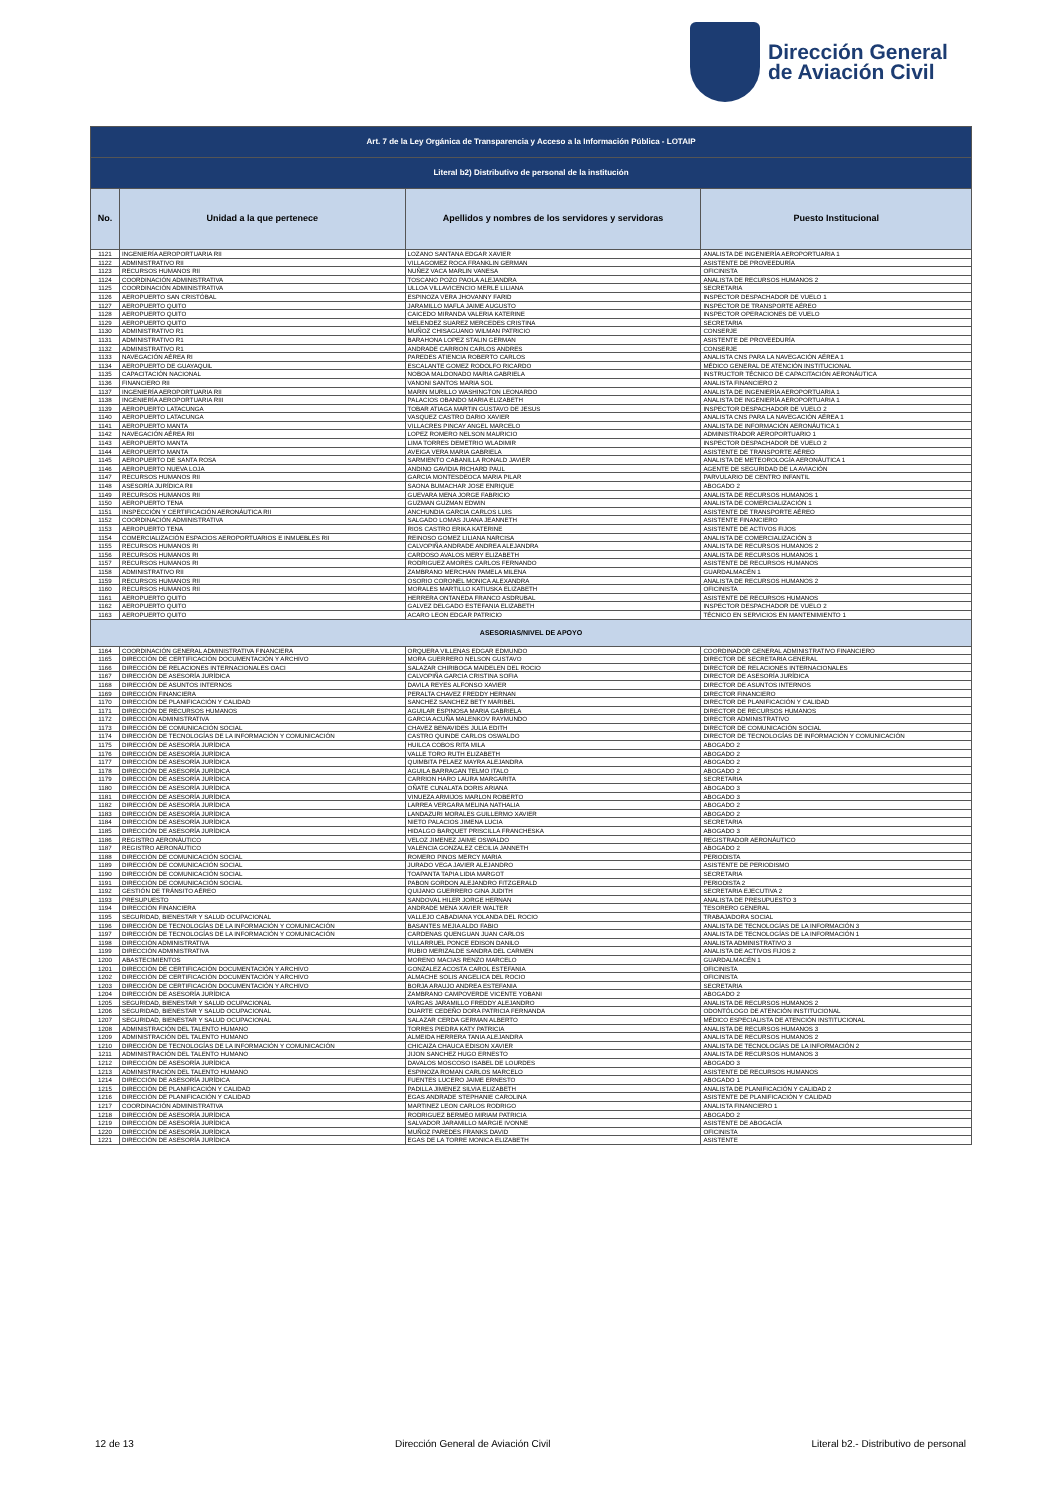Dirección General
de Aviación Civil
| Art. 7 de la Ley Orgánica de Transparencia y Acceso a la Información Pública - LOTAIP | | | |
| Literal b2) Distributivo de personal de la institución | | | |
| No. | Unidad a la que pertenece | Apellidos y nombres de los servidores y servidoras | Puesto Institucional |
| 1121 | INGENIERÍA AEROPORTUARIA RII | LOZANO SANTANA EDGAR XAVIER | ANALISTA DE INGENIERÍA AEROPORTUARIA 1 |
| 1122 | ADMINISTRATIVO RII | VILLAGOMEZ ROCA FRANKLIN GERMAN | ASISTENTE DE PROVEEDURÍA |
| 1123 | RECURSOS HUMANOS RII | NUÑEZ VACA MARLIN VANESA | OFICINISTA |
| 1124 | COORDINACIÓN ADMINISTRATIVA | TOSCANO POZO PAOLA ALEJANDRA | ANALISTA DE RECURSOS HUMANOS 2 |
| 1125 | COORDINACIÓN ADMINISTRATIVA | ULLOA VILLAVICENCIO MERLE LILIANA | SECRETARIA |
| 1126 | AEROPUERTO SAN CRISTÓBAL | ESPINOZA VERA JHOVANNY FARID | INSPECTOR DESPACHADOR DE VUELO 1 |
| 1127 | AEROPUERTO QUITO | JARAMILLO MAFLA JAIME AUGUSTO | INSPECTOR DE TRANSPORTE AÉREO |
| 1128 | AEROPUERTO QUITO | CAICEDO MIRANDA VALERIA KATERINE | INSPECTOR OPERACIONES DE VUELO |
| 1129 | AEROPUERTO QUITO | MELENDEZ SUAREZ MERCEDES CRISTINA | SECRETARIA |
| 1130 | ADMINISTRATIVO R1 | MUÑOZ CHISAGUANO WILMAN PATRICIO | CONSERJE |
| 1131 | ADMINISTRATIVO R1 | BARAHONA LOPEZ STALIN GERMAN | ASISTENTE DE PROVEEDURÍA |
| 1132 | ADMINISTRATIVO R1 | ANDRADE CARRION CARLOS ANDRES | CONSERJE |
| 1133 | NAVEGACIÓN AÉREA RI | PAREDES ATIENCIA ROBERTO CARLOS | ANALISTA CNS PARA LA NAVEGACIÓN AÉREA 1 |
| 1134 | AEROPUERTO DE GUAYAQUIL | ESCALANTE GOMEZ RODOLFO RICARDO | MÉDICO GENERAL DE ATENCIÓN INSTITUCIONAL |
| 1135 | CAPACITACIÓN NACIONAL | NOBOA MALDONADO MARIA GABRIELA | INSTRUCTOR TÉCNICO DE CAPACITACIÓN AERONÁUTICA |
| 1136 | FINANCIERO RII | VANONI SANTOS MARIA SOL | ANALISTA FINANCIERO 2 |
| 1137 | INGENIERÍA AEROPORTUARIA RII | MARIN MURILLO WASHINGTON LEONARDO | ANALISTA DE INGENIERÍA AEROPORTUARIA 1 |
| 1138 | INGENIERÍA AEROPORTUARIA RIII | PALACIOS OBANDO MARIA ELIZABETH | ANALISTA DE INGENIERÍA AEROPORTUARIA 1 |
| 1139 | AEROPUERTO LATACUNGA | TOBAR ATIAGA MARTIN GUSTAVO DE JESUS | INSPECTOR DESPACHADOR DE VUELO 2 |
| 1140 | AEROPUERTO LATACUNGA | VASQUEZ CASTRO DARIO XAVIER | ANALISTA CNS PARA LA NAVEGACIÓN AÉREA 1 |
| 1141 | AEROPUERTO MANTA | VILLACRES PINCAY ANGEL MARCELO | ANALISTA DE INFORMACIÓN AERONÁUTICA 1 |
| 1142 | NAVEGACIÓN AÉREA RII | LOPEZ ROMERO NELSON MAURICIO | ADMINISTRADOR AEROPORTUARIO 1 |
| 1143 | AEROPUERTO MANTA | LIMA TORRES DEMETRIO WLADIMIR | INSPECTOR DESPACHADOR DE VUELO 2 |
| 1144 | AEROPUERTO MANTA | AVEIGA VERA MARIA GABRIELA | ASISTENTE DE TRANSPORTE AÉREO |
| 1145 | AEROPUERTO DE SANTA ROSA | SARMIENTO CABANILLA RONALD JAVIER | ANALISTA DE METEOROLOGÍA AERONÁUTICA 1 |
| 1146 | AEROPUERTO NUEVA LOJA | ANDINO GAVIDIA RICHARD PAUL | AGENTE DE SEGURIDAD DE LA AVIACIÓN |
| 1147 | RECURSOS HUMANOS RII | GARCIA MONTESDEOCA MARIA PILAR | PARVULARIO DE CENTRO INFANTIL |
| 1148 | ASESORÍA JURÍDICA RII | SAONA BUMACHAR JOSE ENRIQUE | ABOGADO 2 |
| 1149 | RECURSOS HUMANOS RII | GUEVARA MENA JORGE FABRICIO | ANALISTA DE RECURSOS HUMANOS 1 |
| 1150 | AEROPUERTO TENA | GUZMAN GUZMAN EDWIN | ANALISTA DE COMERCIALIZACIÓN 1 |
| 1151 | INSPECCIÓN Y CERTIFICACIÓN AERONÁUTICA RII | ANCHUNDIA GARCIA CARLOS LUIS | ASISTENTE DE TRANSPORTE AÉREO |
| 1152 | COORDINACIÓN ADMINISTRATIVA | SALGADO LOMAS JUANA JEANNETH | ASISTENTE FINANCIERO |
| 1153 | AEROPUERTO TENA | RIOS CASTRO ERIKA KATERINE | ASISTENTE DE ACTIVOS FIJOS |
| 1154 | COMERCIALIZACIÓN ESPACIOS AEROPORTUARIOS E INMUEBLES RII | REINOSO GOMEZ LILIANA NARCISA | ANALISTA DE COMERCIALIZACIÓN 3 |
| 1155 | RECURSOS HUMANOS RI | CALVOPIÑA ANDRADE ANDREA ALEJANDRA | ANALISTA DE RECURSOS HUMANOS 2 |
| 1156 | RECURSOS HUMANOS RI | CARDOSO AVALOS MERY ELIZABETH | ANALISTA DE RECURSOS HUMANOS 1 |
| 1157 | RECURSOS HUMANOS RI | RODRIGUEZ AMORES CARLOS FERNANDO | ASISTENTE DE RECURSOS HUMANOS |
| 1158 | ADMINISTRATIVO RII | ZAMBRANO MERCHAN PAMELA MILENA | GUARDALMACÉN 1 |
| 1159 | RECURSOS HUMANOS RII | OSORIO CORONEL MONICA ALEXANDRA | ANALISTA DE RECURSOS HUMANOS 2 |
| 1160 | RECURSOS HUMANOS RII | MORALES MARTILLO KATIUSKA ELIZABETH | OFICINISTA |
| 1161 | AEROPUERTO QUITO | HERRERA ONTANEDA FRANCO ASDRUBAL | ASISTENTE DE RECURSOS HUMANOS |
| 1162 | AEROPUERTO QUITO | GALVEZ DELGADO ESTEFANIA ELIZABETH | INSPECTOR DESPACHADOR DE VUELO 2 |
| 1163 | AEROPUERTO QUITO | ACARO LEON EDGAR PATRICIO | TÉCNICO EN SERVICIOS EN MANTENIMIENTO 1 |
| ASESORIAS/NIVEL DE APOYO | | | |
| 1164 | COORDINACIÓN GENERAL ADMINISTRATIVA FINANCIERA | ORQUERA VILLENAS EDGAR EDMUNDO | COORDINADOR GENERAL ADMINISTRATIVO FINANCIERO |
| 1165 | DIRECCIÓN DE CERTIFICACIÓN DOCUMENTACIÓN Y ARCHIVO | MORA GUERRERO NELSON GUSTAVO | DIRECTOR DE SECRETARIA GENERAL |
| 1166 | DIRECCIÓN DE RELACIONES INTERNACIONALES OACI | SALAZAR CHIRIBOGA MAIDELEN DEL ROCIO | DIRECTOR DE RELACIONES INTERNACIONALES |
| 1167 | DIRECCIÓN DE ASESORÍA JURÍDICA | CALVOPIÑA GARCIA CRISTINA SOFIA | DIRECTOR DE ASESORÍA JURÍDICA |
| 1168 | DIRECCIÓN DE ASUNTOS INTERNOS | DAVILA REYES ALFONSO XAVIER | DIRECTOR DE ASUNTOS INTERNOS |
| 1169 | DIRECCIÓN FINANCIERA | PERALTA CHAVEZ FREDDY HERNAN | DIRECTOR FINANCIERO |
| 1170 | DIRECCIÓN DE PLANIFICACIÓN Y CALIDAD | SANCHEZ SANCHEZ BETY MARIBEL | DIRECTOR DE PLANIFICACIÓN Y CALIDAD |
| 1171 | DIRECCIÓN DE RECURSOS HUMANOS | AGUILAR ESPINOSA MARIA GABRIELA | DIRECTOR DE RECURSOS HUMANOS |
| 1172 | DIRECCIÓN ADMINISTRATIVA | GARCIA ACUÑA MALENKOV RAYMUNDO | DIRECTOR ADMINISTRATIVO |
| 1173 | DIRECCIÓN DE COMUNICACIÓN SOCIAL | CHAVEZ BENAVIDES JULIA EDITH | DIRECTOR DE COMUNICACIÓN SOCIAL |
| 1174 | DIRECCIÓN DE TECNOLOGÍAS DE LA INFORMACIÓN Y COMUNICACIÓN | CASTRO QUINDE CARLOS OSWALDO | DIRECTOR DE TECNOLOGÍAS DE INFORMACIÓN Y COMUNICACIÓN |
| 1175 | DIRECCIÓN DE ASESORÍA JURÍDICA | HUILCA COBOS RITA MILA | ABOGADO 2 |
| 1176 | DIRECCIÓN DE ASESORÍA JURÍDICA | VALLE TORO RUTH ELIZABETH | ABOGADO 2 |
| 1177 | DIRECCIÓN DE ASESORÍA JURÍDICA | QUIMBITA PELAEZ MAYRA ALEJANDRA | ABOGADO 2 |
| 1178 | DIRECCIÓN DE ASESORÍA JURÍDICA | AGUILA BARRAGAN TELMO ITALO | ABOGADO 2 |
| 1179 | DIRECCIÓN DE ASESORÍA JURÍDICA | CARRION HARO LAURA MARGARITA | SECRETARIA |
| 1180 | DIRECCIÓN DE ASESORÍA JURÍDICA | OÑATE CUNALATA DORIS ARIANA | ABOGADO 3 |
| 1181 | DIRECCIÓN DE ASESORÍA JURÍDICA | VINUEZA ARMIJOS MARLON ROBERTO | ABOGADO 3 |
| 1182 | DIRECCIÓN DE ASESORÍA JURÍDICA | LARREA VERGARA MELINA NATHALIA | ABOGADO 2 |
| 1183 | DIRECCIÓN DE ASESORÍA JURÍDICA | LANDAZURI MORALES GUILLERMO XAVIER | ABOGADO 2 |
| 1184 | DIRECCIÓN DE ASESORÍA JURÍDICA | NIETO PALACIOS JIMENA LUCIA | SECRETARIA |
| 1185 | DIRECCIÓN DE ASESORÍA JURÍDICA | HIDALGO BARQUET PRISCILLA FRANCHESKA | ABOGADO 3 |
| 1186 | REGISTRO AERONÁUTICO | VELOZ JIMENEZ JAIME OSWALDO | REGISTRADOR AERONÁUTICO |
| 1187 | REGISTRO AERONÁUTICO | VALENCIA GONZALEZ CECILIA JANNETH | ABOGADO 2 |
| 1188 | DIRECCIÓN DE COMUNICACIÓN SOCIAL | ROMERO PINOS MERCY MARIA | PERIODISTA |
| 1189 | DIRECCIÓN DE COMUNICACIÓN SOCIAL | JURADO VEGA JAVIER ALEJANDRO | ASISTENTE DE PERIODISMO |
| 1190 | DIRECCIÓN DE COMUNICACIÓN SOCIAL | TOAPANTA TAPIA LIDIA MARGOT | SECRETARIA |
| 1191 | DIRECCIÓN DE COMUNICACIÓN SOCIAL | PABON GORDON ALEJANDRO FITZGERALD | PERIODISTA 2 |
| 1192 | GESTIÓN DE TRÁNSITO AÉREO | QUIJANO GUERRERO GINA JUDITH | SECRETARIA EJECUTIVA 2 |
| 1193 | PRESUPUESTO | SANDOVAL HILER JORGE HERNAN | ANALISTA DE PRESUPUESTO 3 |
| 1194 | DIRECCIÓN FINANCIERA | ANDRADE MENA XAVIER WALTER | TESORERO GENERAL |
| 1195 | SEGURIDAD, BIENESTAR Y SALUD OCUPACIONAL | VALLEJO CABADIANA YOLANDA DEL ROCIO | TRABAJADORA SOCIAL |
| 1196 | DIRECCIÓN DE TECNOLOGÍAS DE LA INFORMACIÓN Y COMUNICACIÓN | BASANTES MEJIA ALDO FABIO | ANALISTA DE TECNOLOGÍAS DE LA INFORMACIÓN 3 |
| 1197 | DIRECCIÓN DE TECNOLOGÍAS DE LA INFORMACIÓN Y COMUNICACIÓN | CARDENAS QUENGUAN JUAN CARLOS | ANALISTA DE TECNOLOGÍAS DE LA INFORMACIÓN 1 |
| 1198 | DIRECCIÓN ADMINISTRATIVA | VILLARRUEL PONCE EDISON DANILO | ANALISTA ADMINISTRATIVO 3 |
| 1199 | DIRECCIÓN ADMINISTRATIVA | RUBIO MERIZALDE SANDRA DEL CARMEN | ANALISTA DE ACTIVOS FIJOS 2 |
| 1200 | ABASTECIMIENTOS | MORENO MACIAS RENZO MARCELO | GUARDALMACÉN 1 |
| 1201 | DIRECCIÓN DE CERTIFICACIÓN DOCUMENTACIÓN Y ARCHIVO | GONZALEZ ACOSTA CAROL ESTEFANIA | OFICINISTA |
| 1202 | DIRECCIÓN DE CERTIFICACIÓN DOCUMENTACIÓN Y ARCHIVO | ALMACHE SOLIS ANGELICA DEL ROCIO | OFICINISTA |
| 1203 | DIRECCIÓN DE CERTIFICACIÓN DOCUMENTACIÓN Y ARCHIVO | BORJA ARAUJO ANDREA ESTEFANIA | SECRETARIA |
| 1204 | DIRECCIÓN DE ASESORÍA JURÍDICA | ZAMBRANO CAMPOVERDE VICENTE YOBANI | ABOGADO 2 |
| 1205 | SEGURIDAD, BIENESTAR Y SALUD OCUPACIONAL | VARGAS JARAMILLO FREDDY ALEJANDRO | ANALISTA DE RECURSOS HUMANOS 2 |
| 1206 | SEGURIDAD, BIENESTAR Y SALUD OCUPACIONAL | DUARTE CEDEÑO DORA PATRICIA FERNANDA | ODONTÓLOGO DE ATENCIÓN INSTITUCIONAL |
| 1207 | SEGURIDAD, BIENESTAR Y SALUD OCUPACIONAL | SALAZAR CERDA GERMAN ALBERTO | MÉDICO ESPECIALISTA DE ATENCIÓN INSTITUCIONAL |
| 1208 | ADMINISTRACIÓN DEL TALENTO HUMANO | TORRES PIEDRA KATY PATRICIA | ANALISTA DE RECURSOS HUMANOS 3 |
| 1209 | ADMINISTRACIÓN DEL TALENTO HUMANO | ALMEIDA HERRERA TANIA ALEJANDRA | ANALISTA DE RECURSOS HUMANOS 2 |
| 1210 | DIRECCIÓN DE TECNOLOGÍAS DE LA INFORMACIÓN Y COMUNICACIÓN | CHICAIZA CHAUCA EDISON XAVIER | ANALISTA DE TECNOLOGÍAS DE LA INFORMACIÓN 2 |
| 1211 | ADMINISTRACIÓN DEL TALENTO HUMANO | JIJON SANCHEZ HUGO ERNESTO | ANALISTA DE RECURSOS HUMANOS 3 |
| 1212 | DIRECCIÓN DE ASESORÍA JURÍDICA | DAVALOS MOSCOSO ISABEL DE LOURDES | ABOGADO 3 |
| 1213 | ADMINISTRACIÓN DEL TALENTO HUMANO | ESPINOZA ROMAN CARLOS MARCELO | ASISTENTE DE RECURSOS HUMANOS |
| 1214 | DIRECCIÓN DE ASESORÍA JURÍDICA | FUENTES LUCERO JAIME ERNESTO | ABOGADO 1 |
| 1215 | DIRECCIÓN DE PLANIFICACIÓN Y CALIDAD | PADILLA JIMENEZ SILVIA ELIZABETH | ANALISTA DE PLANIFICACIÓN Y CALIDAD 2 |
| 1216 | DIRECCIÓN DE PLANIFICACIÓN Y CALIDAD | EGAS ANDRADE STEPHANIE CAROLINA | ASISTENTE DE PLANIFICACIÓN Y CALIDAD |
| 1217 | COORDINACIÓN ADMINISTRATIVA | MARTINEZ LEON CARLOS RODRIGO | ANALISTA FINANCIERO 1 |
| 1218 | DIRECCIÓN DE ASESORÍA JURÍDICA | RODRIGUEZ BERMEO MIRIAM PATRICIA | ABOGADO 2 |
| 1219 | DIRECCIÓN DE ASESORÍA JURÍDICA | SALVADOR JARAMILLO MARGIE IVONNE | ASISTENTE DE ABOGACÍA |
| 1220 | DIRECCIÓN DE ASESORÍA JURÍDICA | MUÑOZ PAREDES FRANKS DAVID | OFICINISTA |
| 1221 | DIRECCIÓN DE ASESORÍA JURÍDICA | EGAS DE LA TORRE MONICA ELIZABETH | ASISTENTE |
12 de 13 Dirección General de Aviación Civil Literal b2.- Distributivo de personal